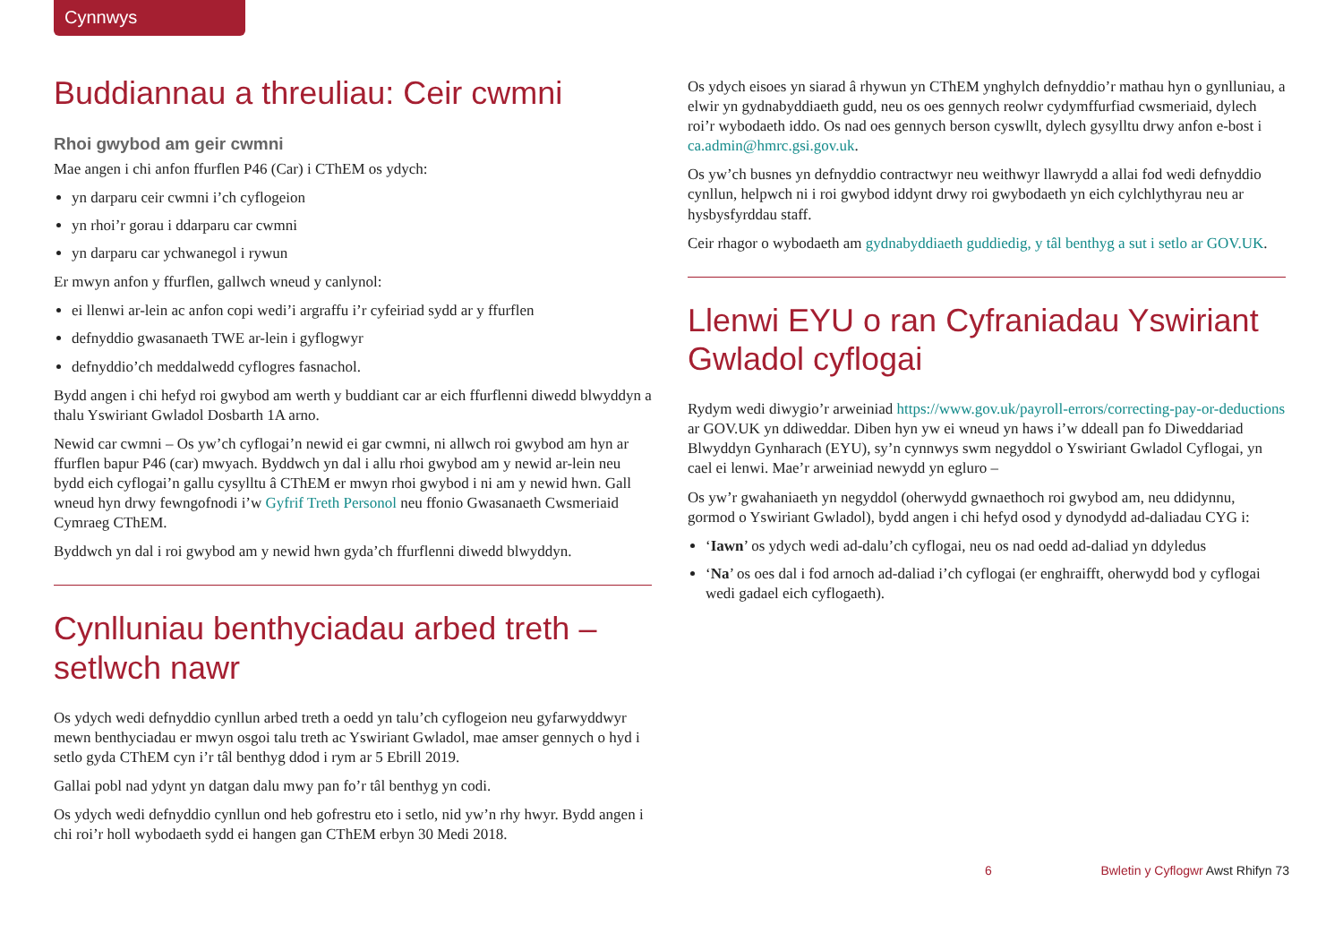Cynnwys
Buddiannau a threuliau: Ceir cwmni
Rhoi gwybod am geir cwmni
Mae angen i chi anfon ffurflen P46 (Car) i CThEM os ydych:
yn darparu ceir cwmni i’ch cyflogeion
yn rhoi’r gorau i ddarparu car cwmni
yn darparu car ychwanegol i rywun
Er mwyn anfon y ffurflen, gallwch wneud y canlynol:
ei llenwi ar-lein ac anfon copi wedi’i argraffu i’r cyfeiriad sydd ar y ffurflen
defnyddio gwasanaeth TWE ar-lein i gyflogwyr
defnyddio’ch meddalwedd cyflogres fasnachol.
Bydd angen i chi hefyd roi gwybod am werth y buddiant car ar eich ffurflenni diwedd blwyddyn a thalu Yswiriant Gwladol Dosbarth 1A arno.
Newid car cwmni – Os yw’ch cyflogai’n newid ei gar cwmni, ni allwch roi gwybod am hyn ar ffurflen bapur P46 (car) mwyach. Byddwch yn dal i allu rhoi gwybod am y newid ar-lein neu bydd eich cyflogai’n gallu cysylltu â CThEM er mwyn rhoi gwybod i ni am y newid hwn. Gall wneud hyn drwy fewngofnodi i’w Gyfrif Treth Personol neu ffonio Gwasanaeth Cwsmeriaid Cymraeg CThEM.
Byddwch yn dal i roi gwybod am y newid hwn gyda’ch ffurflenni diwedd blwyddyn.
Cynlluniau benthyciadau arbed treth – setlwch nawr
Os ydych wedi defnyddio cynllun arbed treth a oedd yn talu’ch cyflogeion neu gyfarwyddwyr mewn benthyciadau er mwyn osgoi talu treth ac Yswiriant Gwladol, mae amser gennych o hyd i setlo gyda CThEM cyn i’r tâl benthyg ddod i rym ar 5 Ebrill 2019.
Gallai pobl nad ydynt yn datgan dalu mwy pan fo’r tâl benthyg yn codi.
Os ydych wedi defnyddio cynllun ond heb gofrestru eto i setlo, nid yw’n rhy hwyr. Bydd angen i chi roi’r holl wybodaeth sydd ei hangen gan CThEM erbyn 30 Medi 2018.
Os ydych eisoes yn siarad â rhywun yn CThEM ynghylch defnyddio’r mathau hyn o gynlluniau, a elwir yn gydnabyddiaeth gudd, neu os oes gennych reolwr cydymffurfiad cwsmeriaid, dylech roi’r wybodaeth iddo. Os nad oes gennych berson cyswllt, dylech gysylltu drwy anfon e-bost i ca.admin@hmrc.gsi.gov.uk.
Os yw’ch busnes yn defnyddio contractwyr neu weithwyr llawrydd a allai fod wedi defnyddio cynllun, helpwch ni i roi gwybod iddynt drwy roi gwybodaeth yn eich cylchlythyrau neu ar hysbysfyrddau staff.
Ceir rhagor o wybodaeth am gydnabyddiaeth guddiedig, y tâl benthyg a sut i setlo ar GOV.UK.
Llenwi EYU o ran Cyfraniadau Yswiriant Gwladol cyflogai
Rydym wedi diwygio’r arweiniad https://www.gov.uk/payroll-errors/correcting-pay-or-deductions ar GOV.UK yn ddiweddar. Diben hyn yw ei wneud yn haws i’w ddeall pan fo Diweddariad Blwyddyn Gynharach (EYU), sy’n cynnwys swm negyddol o Yswiriant Gwladol Cyflogai, yn cael ei lenwi. Mae’r arweiniad newydd yn egluro –
Os yw’r gwahaniaeth yn negyddol (oherwydd gwnaethoch roi gwybod am, neu ddidynnu, gormod o Yswiriant Gwladol), bydd angen i chi hefyd osod y dynodydd ad-daliadau CYG i:
‘Iawn’ os ydych wedi ad-dalu’ch cyflogai, neu os nad oedd ad-daliad yn ddyledus
‘Na’ os oes dal i fod arnoch ad-daliad i’ch cyflogai (er enghraifft, oherwydd bod y cyflogai wedi gadael eich cyflogaeth).
6 Bwletin y Cyflogwr Awst Rhifyn 73